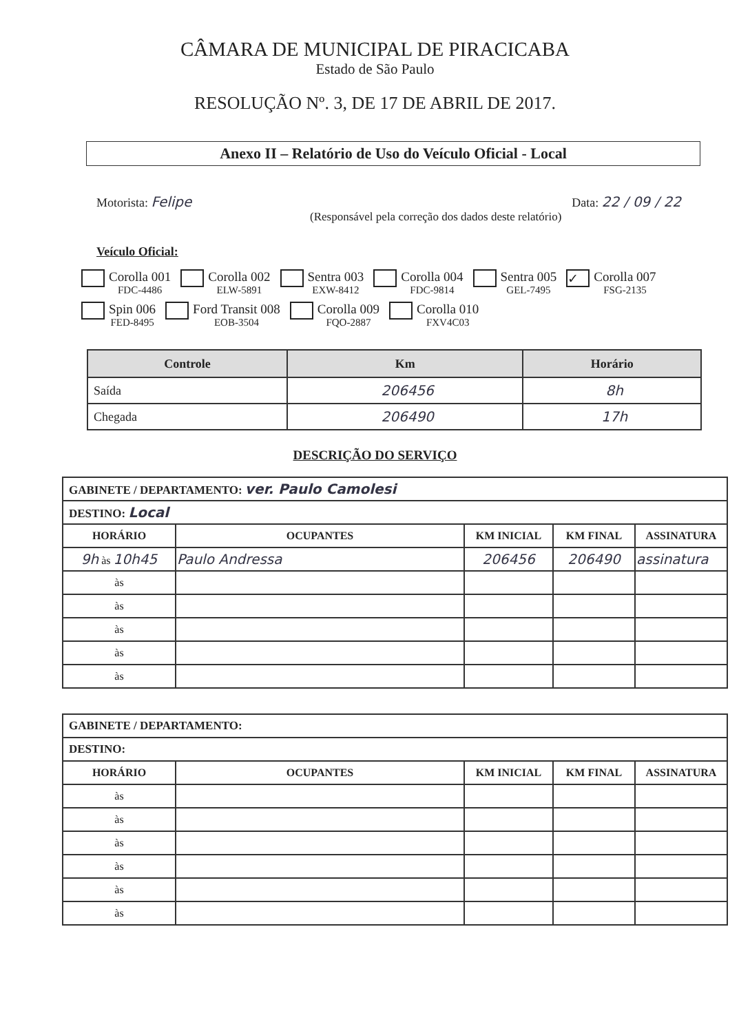CÂMARA DE MUNICIPAL DE PIRACICABA
Estado de São Paulo
RESOLUÇÃO Nº. 3, DE 17 DE ABRIL DE 2017.
Anexo II – Relatório de Uso do Veículo Oficial - Local
Motorista: Felipe Data: 22 / 09 / 22
(Responsável pela correção dos dados deste relatório)
Veículo Oficial:
Corolla 001
FDC-4486
Corolla 002
ELW-5891
Sentra 003
EXW-8412
Corolla 004
FDC-9814
Sentra 005
GEL-7495
✓
Corolla 007
FSG-2135
Spin 006
FED-8495
Ford Transit 008
EOB-3504
Corolla 009
FQO-2887
Corolla 010
FXV4C03
| Controle | Km | Horário |
| --- | --- | --- |
| Saída | 206456 | 8h |
| Chegada | 206490 | 17h |
DESCRIÇÃO DO SERVIÇO
| GABINETE / DEPARTAMENTO: ver. Paulo Camolesi | | | | |
| DESTINO: Local | | | | |
| HORÁRIO | OCUPANTES | KM INICIAL | KM FINAL | ASSINATURA |
| 9h às 10h45 | Paulo Andressa | 206456 | 206490 | assinatura |
| às | | | | |
| às | | | | |
| às | | | | |
| às | | | | |
| às | | | | |
| GABINETE / DEPARTAMENTO: | | | | |
| DESTINO: | | | | |
| HORÁRIO | OCUPANTES | KM INICIAL | KM FINAL | ASSINATURA |
| às | | | | |
| às | | | | |
| às | | | | |
| às | | | | |
| às | | | | |
| às | | | | |